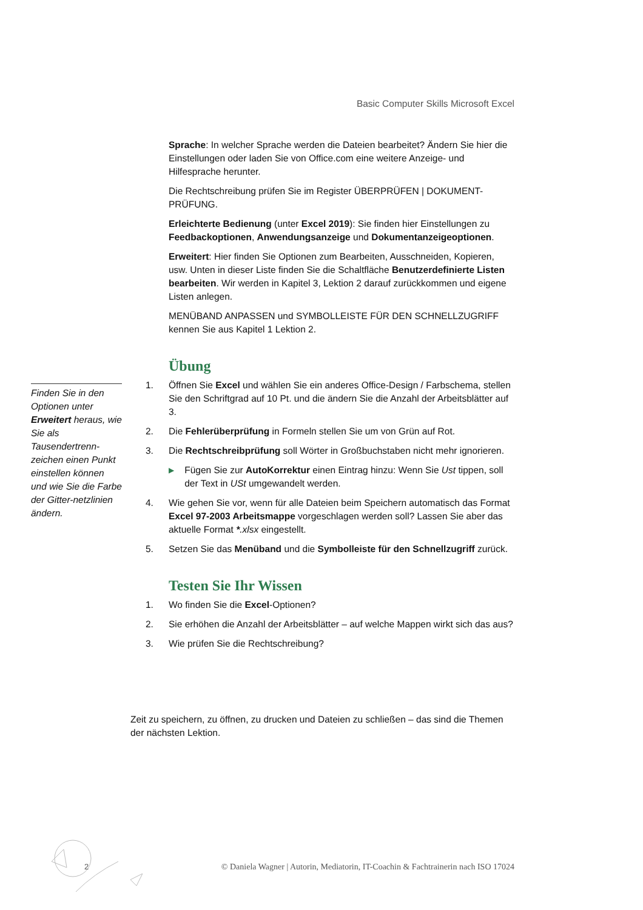Basic Computer Skills Microsoft Excel
Sprache: In welcher Sprache werden die Dateien bearbeitet? Ändern Sie hier die Einstellungen oder laden Sie von Office.com eine weitere Anzeige- und Hilfesprache herunter.
Die Rechtschreibung prüfen Sie im Register ÜBERPRÜFEN | DOKUMENT-PRÜFUNG.
Erleichterte Bedienung (unter Excel 2019): Sie finden hier Einstellungen zu Feedbackoptionen, Anwendungsanzeige und Dokumentanzeigeoptionen.
Erweitert: Hier finden Sie Optionen zum Bearbeiten, Ausschneiden, Kopieren, usw. Unten in dieser Liste finden Sie die Schaltfläche Benutzerdefinierte Listen bearbeiten. Wir werden in Kapitel 3, Lektion 2 darauf zurückkommen und eigene Listen anlegen.
MENÜBAND ANPASSEN und SYMBOLLEISTE FÜR DEN SCHNELLZUGRIFF kennen Sie aus Kapitel 1 Lektion 2.
Übung
1. Öffnen Sie Excel und wählen Sie ein anderes Office-Design / Farbschema, stellen Sie den Schriftgrad auf 10 Pt. und die ändern Sie die Anzahl der Arbeitsblätter auf 3.
2. Die Fehlerüberprüfung in Formeln stellen Sie um von Grün auf Rot.
3. Die Rechtschreibprüfung soll Wörter in Großbuchstaben nicht mehr ignorieren.
▶ Fügen Sie zur AutoKorrektur einen Eintrag hinzu: Wenn Sie Ust tippen, soll der Text in USt umgewandelt werden.
4. Wie gehen Sie vor, wenn für alle Dateien beim Speichern automatisch das Format Excel 97-2003 Arbeitsmappe vorgeschlagen werden soll? Lassen Sie aber das aktuelle Format *.xlsx eingestellt.
5. Setzen Sie das Menüband und die Symbolleiste für den Schnellzugriff zurück.
Testen Sie Ihr Wissen
1. Wo finden Sie die Excel-Optionen?
2. Sie erhöhen die Anzahl der Arbeitsblätter – auf welche Mappen wirkt sich das aus?
3. Wie prüfen Sie die Rechtschreibung?
Finden Sie in den Optionen unter Erweitert heraus, wie Sie als Tausendertrenn-zeichen einen Punkt einstellen können und wie Sie die Farbe der Gitter-netzlinien ändern.
Zeit zu speichern, zu öffnen, zu drucken und Dateien zu schließen – das sind die Themen der nächsten Lektion.
2
© Daniela Wagner | Autorin, Mediatorin, IT-Coachin & Fachtrainerin nach ISO 17024